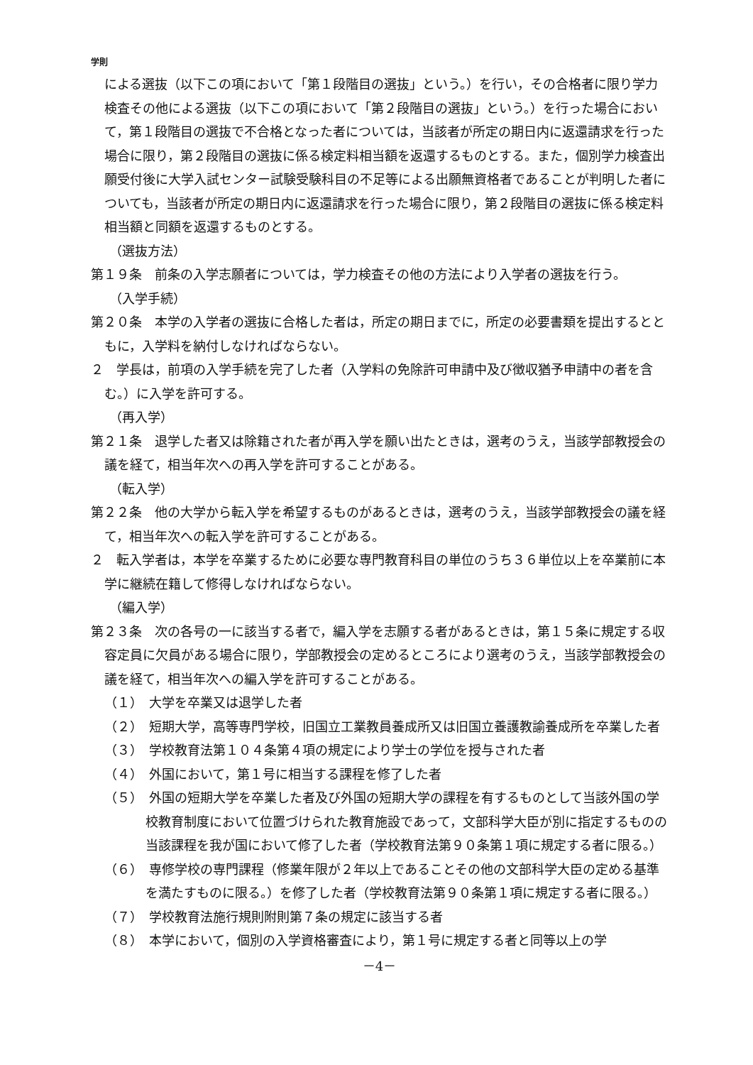学則
による選抜（以下この項において「第１段階目の選抜」という。）を行い，その合格者に限り学力検査その他による選抜（以下この項において「第２段階目の選抜」という。）を行った場合において，第１段階目の選抜で不合格となった者については，当該者が所定の期日内に返還請求を行った場合に限り，第２段階目の選抜に係る検定料相当額を返還するものとする。また，個別学力検査出願受付後に大学入試センター試験受験科目の不足等による出願無資格者であることが判明した者についても，当該者が所定の期日内に返還請求を行った場合に限り，第２段階目の選抜に係る検定料相当額と同額を返還するものとする。
（選抜方法）
第１９条　前条の入学志願者については，学力検査その他の方法により入学者の選抜を行う。
（入学手続）
第２０条　本学の入学者の選抜に合格した者は，所定の期日までに，所定の必要書類を提出するとともに，入学料を納付しなければならない。
２　学長は，前項の入学手続を完了した者（入学料の免除許可申請中及び徴収猶予申請中の者を含む。）に入学を許可する。
（再入学）
第２１条　退学した者又は除籍された者が再入学を願い出たときは，選考のうえ，当該学部教授会の議を経て，相当年次への再入学を許可することがある。
（転入学）
第２２条　他の大学から転入学を希望するものがあるときは，選考のうえ，当該学部教授会の議を経て，相当年次への転入学を許可することがある。
２　転入学者は，本学を卒業するために必要な専門教育科目の単位のうち３６単位以上を卒業前に本学に継続在籍して修得しなければならない。
（編入学）
第２３条　次の各号の一に該当する者で，編入学を志願する者があるときは，第１５条に規定する収容定員に欠員がある場合に限り，学部教授会の定めるところにより選考のうえ，当該学部教授会の議を経て，相当年次への編入学を許可することがある。
（１）　大学を卒業又は退学した者
（２）　短期大学，高等専門学校，旧国立工業教員養成所又は旧国立養護教諭養成所を卒業した者
（３）　学校教育法第１０４条第４項の規定により学士の学位を授与された者
（４）　外国において，第１号に相当する課程を修了した者
（５）　外国の短期大学を卒業した者及び外国の短期大学の課程を有するものとして当該外国の学校教育制度において位置づけられた教育施設であって，文部科学大臣が別に指定するものの当該課程を我が国において修了した者（学校教育法第９０条第１項に規定する者に限る。）
（６）　専修学校の専門課程（修業年限が２年以上であることその他の文部科学大臣の定める基準を満たすものに限る。）を修了した者（学校教育法第９０条第１項に規定する者に限る。）
（７）　学校教育法施行規則附則第７条の規定に該当する者
（８）　本学において，個別の入学資格審査により，第１号に規定する者と同等以上の学
－4－